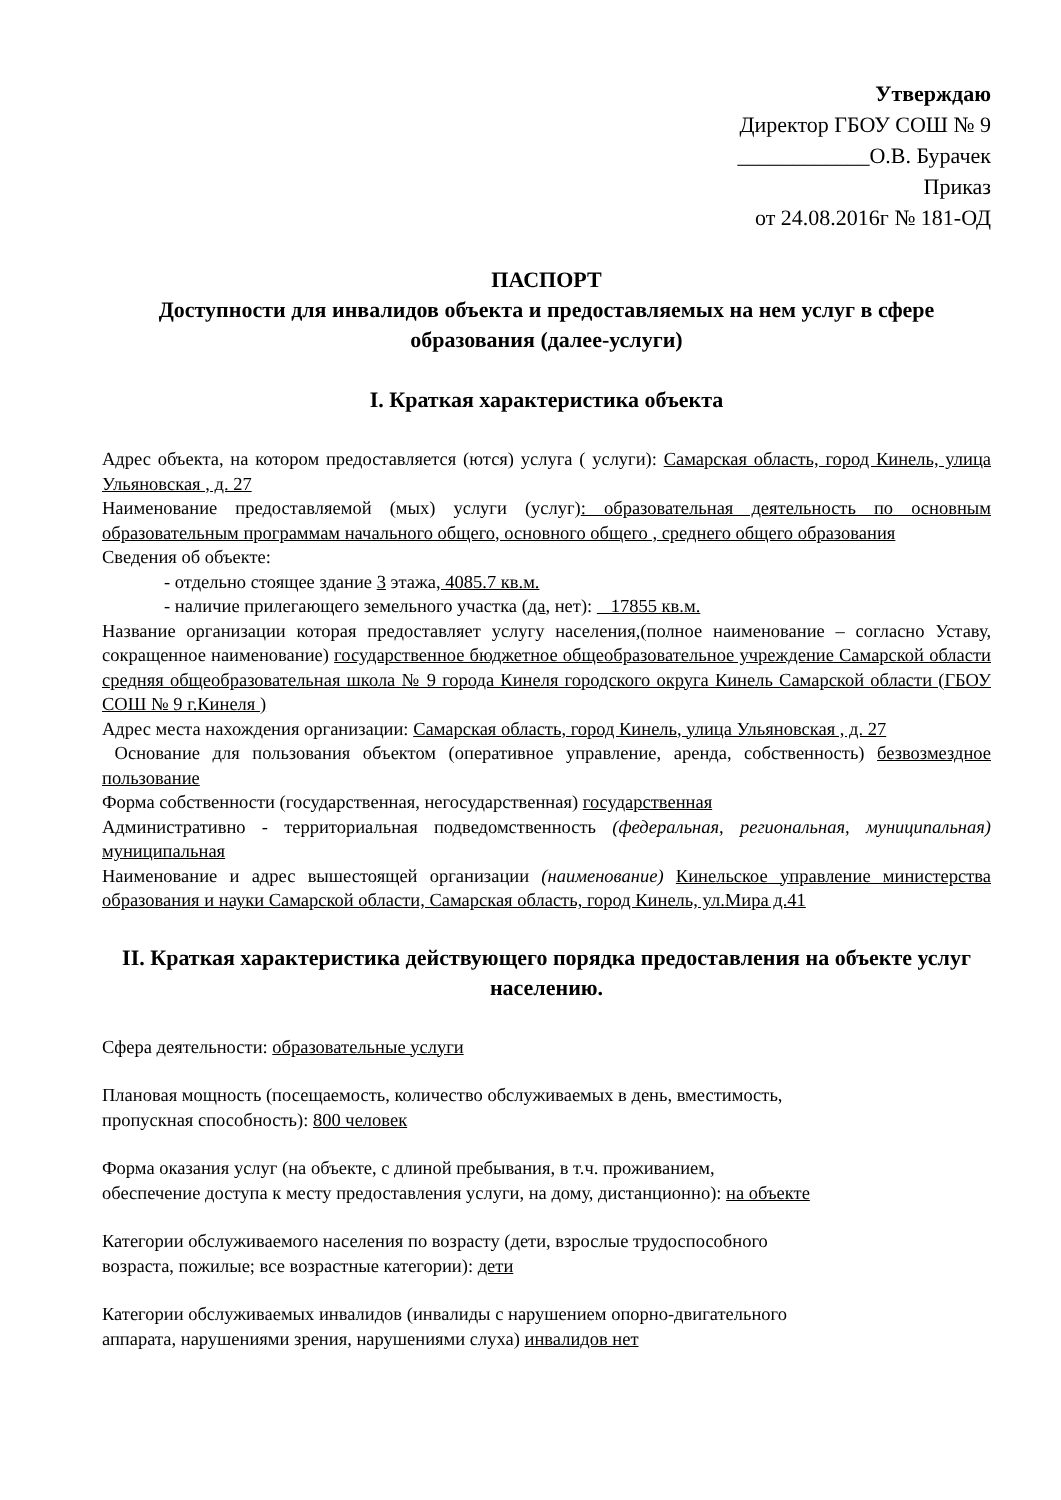Утверждаю
Директор ГБОУ СОШ № 9
____________О.В. Бурачек
Приказ
от 24.08.2016г № 181-ОД
ПАСПОРТ
Доступности для инвалидов объекта и предоставляемых на нем услуг в сфере образования (далее-услуги)
I. Краткая характеристика объекта
Адрес объекта, на котором предоставляется (ются) услуга ( услуги): Самарская область, город Кинель, улица Ульяновская , д. 27
Наименование предоставляемой (мых) услуги (услуг): образовательная деятельность по основным образовательным программам начального общего, основного общего , среднего общего образования
Сведения об объекте:
- отдельно стоящее здание 3 этажа, 4085.7 кв.м.
- наличие прилегающего земельного участка (да, нет): 17855 кв.м.
Название организации которая предоставляет услугу населения,(полное наименование – согласно Уставу, сокращенное наименование) государственное бюджетное общеобразовательное учреждение Самарской области средняя общеобразовательная школа № 9 города Кинеля городского округа Кинель Самарской области (ГБОУ СОШ № 9 г.Кинеля )
Адрес места нахождения организации: Самарская область, город Кинель, улица Ульяновская , д. 27
Основание для пользования объектом (оперативное управление, аренда, собственность) безвозмездное пользование
Форма собственности (государственная, негосударственная) государственная
Административно - территориальная подведомственность (федеральная, региональная, муниципальная) муниципальная
Наименование и адрес вышестоящей организации (наименование) Кинельское управление министерства образования и науки Самарской области, Самарская область, город Кинель, ул.Мира д.41
II. Краткая характеристика действующего порядка предоставления на объекте услуг населению.
Сфера деятельности: образовательные услуги
Плановая мощность (посещаемость, количество обслуживаемых в день, вместимость,
пропускная способность): 800 человек
Форма оказания услуг (на объекте, с длиной пребывания, в т.ч. проживанием,
обеспечение доступа к месту предоставления услуги, на дому, дистанционно): на объекте
Категории обслуживаемого населения по возрасту (дети, взрослые трудоспособного
возраста, пожилые; все возрастные категории): дети
Категории обслуживаемых инвалидов (инвалиды с нарушением опорно-двигательного
аппарата, нарушениями зрения, нарушениями слуха) инвалидов нет